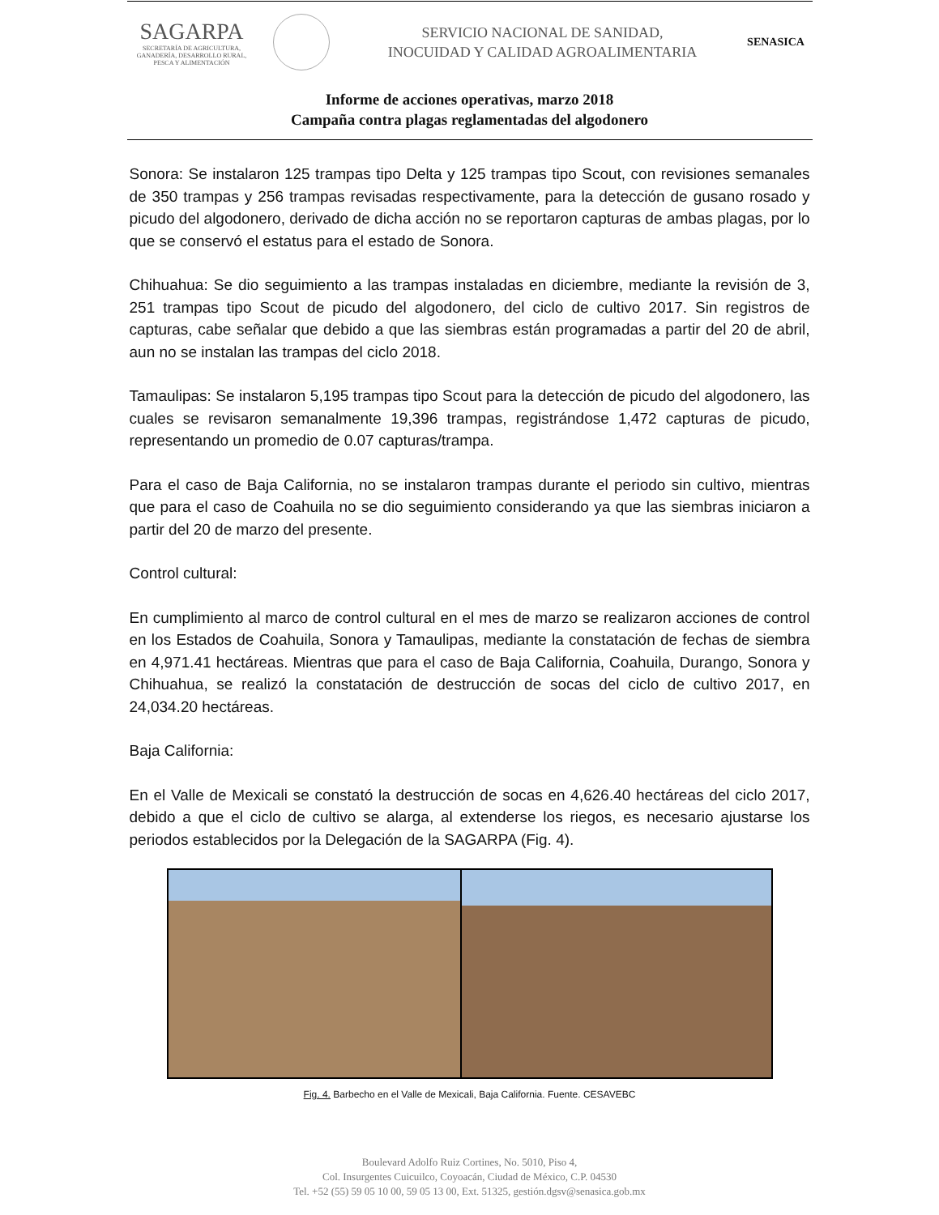SAGARPA
SECRETARÍA DE AGRICULTURA,
GANADERÍA, DESARROLLO RURAL,
PESCA Y ALIMENTACIÓN
SERVICIO NACIONAL DE SANIDAD,
INOCUIDAD Y CALIDAD AGROALIMENTARIA
SENASICA
Informe de acciones operativas, marzo 2018
Campaña contra plagas reglamentadas del algodonero
Sonora: Se instalaron 125 trampas tipo Delta y 125 trampas tipo Scout, con revisiones semanales de 350 trampas y 256 trampas revisadas respectivamente, para la detección de gusano rosado y picudo del algodonero, derivado de dicha acción no se reportaron capturas de ambas plagas, por lo que se conservó el estatus para el estado de Sonora.
Chihuahua: Se dio seguimiento a las trampas instaladas en diciembre, mediante la revisión de 3, 251 trampas tipo Scout de picudo del algodonero, del ciclo de cultivo 2017. Sin registros de capturas, cabe señalar que debido a que las siembras están programadas a partir del 20 de abril, aun no se instalan las trampas del ciclo 2018.
Tamaulipas: Se instalaron 5,195 trampas tipo Scout para la detección de picudo del algodonero, las cuales se revisaron semanalmente 19,396 trampas, registrándose 1,472 capturas de picudo, representando un promedio de 0.07 capturas/trampa.
Para el caso de Baja California, no se instalaron trampas durante el periodo sin cultivo, mientras que para el caso de Coahuila no se dio seguimiento considerando ya que las siembras iniciaron a partir del 20 de marzo del presente.
Control cultural:
En cumplimiento al marco de control cultural en el mes de marzo se realizaron acciones de control en los Estados de Coahuila, Sonora y Tamaulipas, mediante la constatación de fechas de siembra en 4,971.41 hectáreas. Mientras que para el caso de Baja California, Coahuila, Durango, Sonora y Chihuahua, se realizó la constatación de destrucción de socas del ciclo de cultivo 2017, en 24,034.20 hectáreas.
Baja California:
En el Valle de Mexicali se constató la destrucción de socas en 4,626.40 hectáreas del ciclo 2017, debido a que el ciclo de cultivo se alarga, al extenderse los riegos, es necesario ajustarse los periodos establecidos por la Delegación de la SAGARPA (Fig. 4).
Fig. 4. Barbecho en el Valle de Mexicali, Baja California. Fuente. CESAVEBC
Boulevard Adolfo Ruiz Cortines, No. 5010, Piso 4,
Col. Insurgentes Cuicuilco, Coyoacán, Ciudad de México, C.P. 04530
Tel. +52 (55) 59 05 10 00, 59 05 13 00, Ext. 51325, gestión.dgsv@senasica.gob.mx